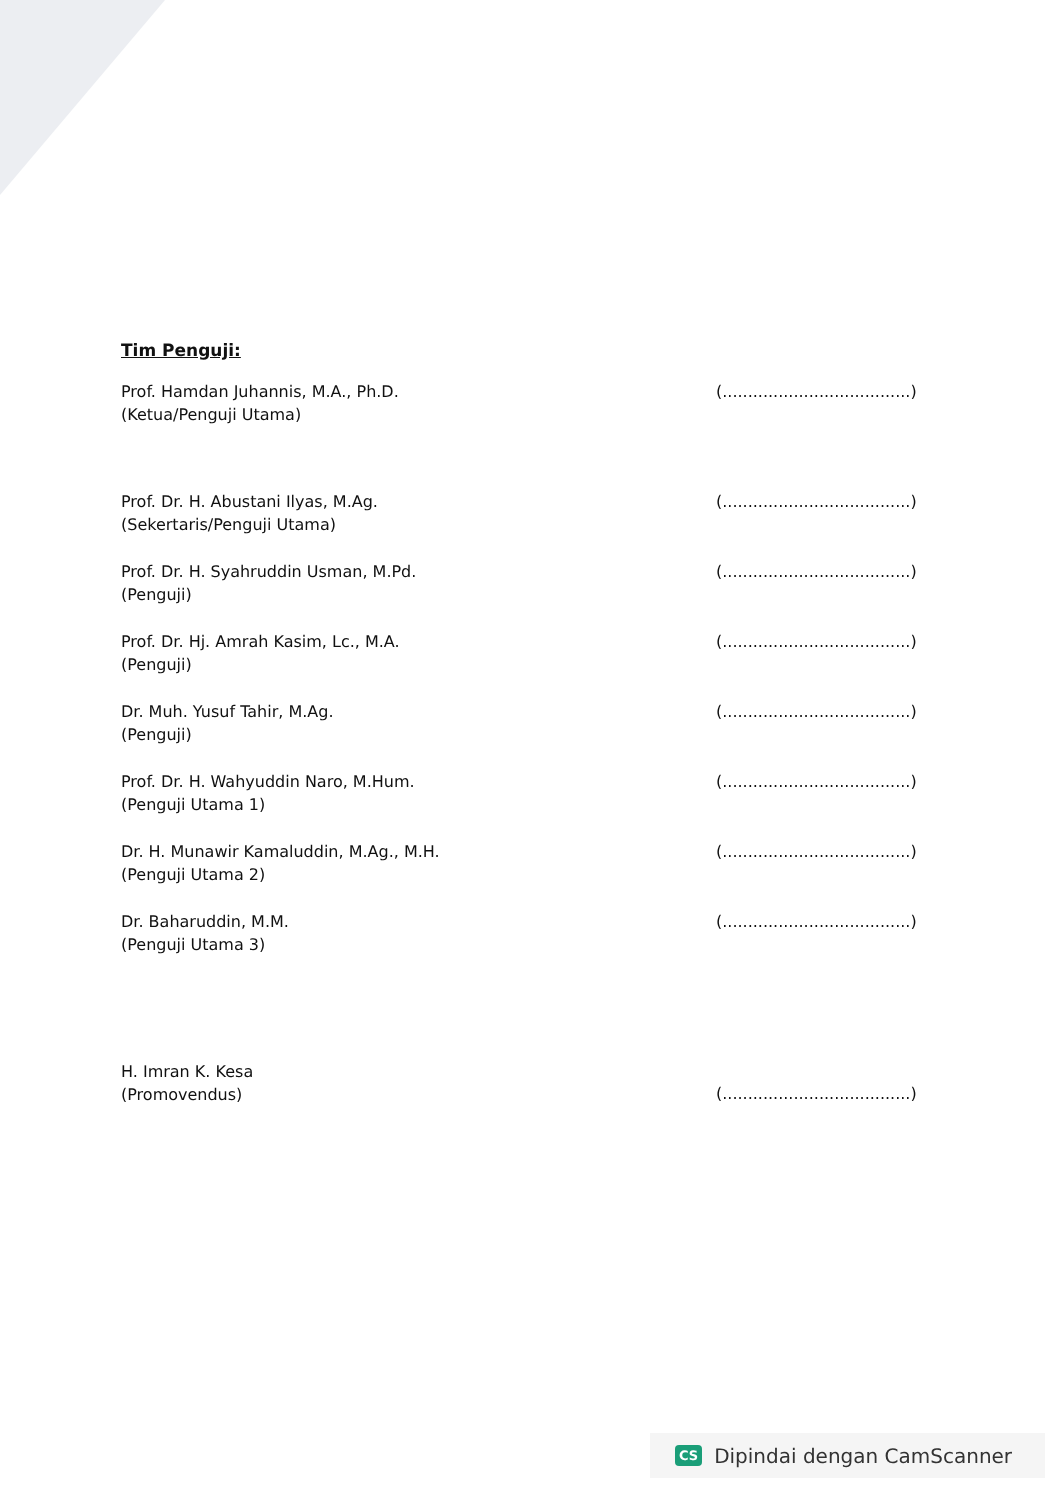Tim Penguji:
Prof. Hamdan Juhannis, M.A., Ph.D.
(Ketua/Penguji Utama)
(.....................................)
Prof. Dr. H. Abustani Ilyas, M.Ag.
(Sekertaris/Penguji Utama)
(.....................................)
Prof. Dr. H. Syahruddin Usman, M.Pd.
(Penguji)
(.....................................)
Prof. Dr. Hj. Amrah Kasim, Lc., M.A.
(Penguji)
(.....................................)
Dr. Muh. Yusuf Tahir, M.Ag.
(Penguji)
(.....................................)
Prof. Dr. H. Wahyuddin Naro, M.Hum.
(Penguji Utama 1)
(.....................................)
Dr. H. Munawir Kamaluddin, M.Ag., M.H.
(Penguji Utama 2)
(.....................................)
Dr. Baharuddin, M.M.
(Penguji Utama 3)
(.....................................)
H. Imran K. Kesa
(Promovendus)
(.....................................)
CS Dipindai dengan CamScanner